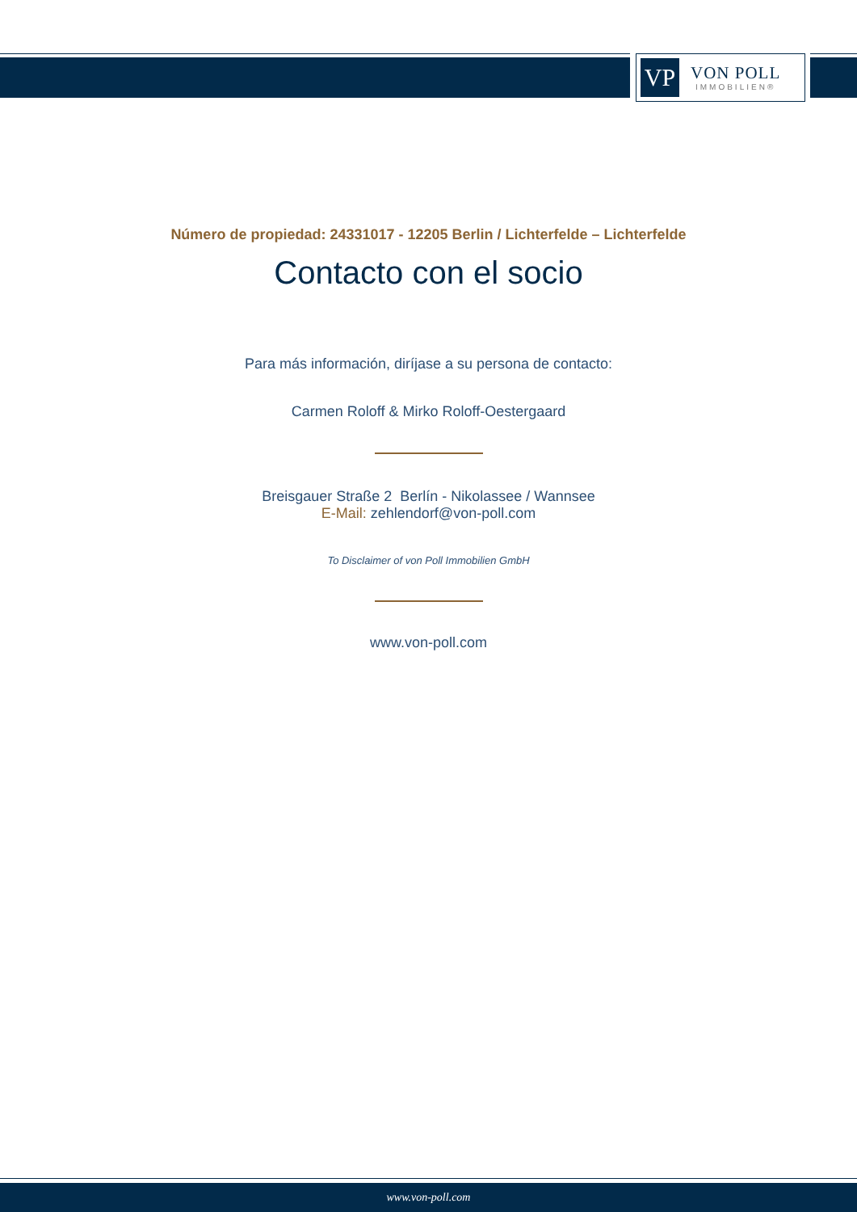VP
VON POLL
IMMOBILIEN®
Número de propiedad: 24331017 - 12205 Berlin / Lichterfelde – Lichterfelde
Contacto con el socio
Para más información, diríjase a su persona de contacto:
Carmen Roloff & Mirko Roloff-Oestergaard
Breisgauer Straße 2 Berlín - Nikolassee / Wannsee
E-Mail: zehlendorf@von-poll.com
To Disclaimer of von Poll Immobilien GmbH
www.von-poll.com
www.von-poll.com